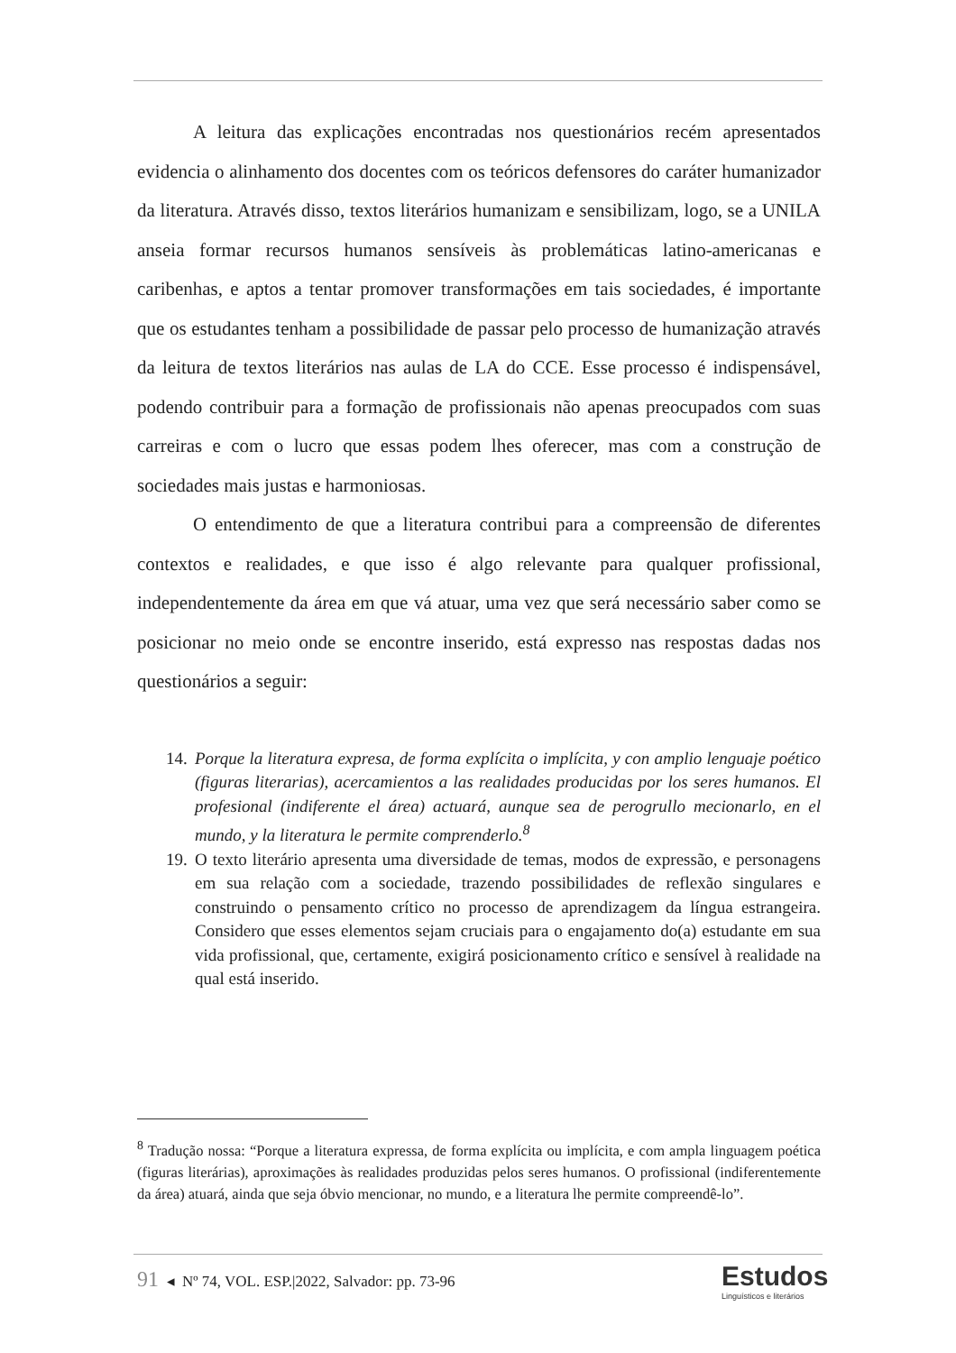A leitura das explicações encontradas nos questionários recém apresentados evidencia o alinhamento dos docentes com os teóricos defensores do caráter humanizador da literatura. Através disso, textos literários humanizam e sensibilizam, logo, se a UNILA anseia formar recursos humanos sensíveis às problemáticas latino-americanas e caribenhas, e aptos a tentar promover transformações em tais sociedades, é importante que os estudantes tenham a possibilidade de passar pelo processo de humanização através da leitura de textos literários nas aulas de LA do CCE. Esse processo é indispensável, podendo contribuir para a formação de profissionais não apenas preocupados com suas carreiras e com o lucro que essas podem lhes oferecer, mas com a construção de sociedades mais justas e harmoniosas.
O entendimento de que a literatura contribui para a compreensão de diferentes contextos e realidades, e que isso é algo relevante para qualquer profissional, independentemente da área em que vá atuar, uma vez que será necessário saber como se posicionar no meio onde se encontre inserido, está expresso nas respostas dadas nos questionários a seguir:
14. Porque la literatura expresa, de forma explícita o implícita, y con amplio lenguaje poético (figuras literarias), acercamientos a las realidades producidas por los seres humanos. El profesional (indiferente el área) actuará, aunque sea de perogrullo mecionarlo, en el mundo, y la literatura le permite comprenderlo.<sup>8</sup>
19. O texto literário apresenta uma diversidade de temas, modos de expressão, e personagens em sua relação com a sociedade, trazendo possibilidades de reflexão singulares e construindo o pensamento crítico no processo de aprendizagem da língua estrangeira. Considero que esses elementos sejam cruciais para o engajamento do(a) estudante em sua vida profissional, que, certamente, exigirá posicionamento crítico e sensível à realidade na qual está inserido.
<sup>8</sup> Tradução nossa: “Porque a literatura expressa, de forma explícita ou implícita, e com ampla linguagem poética (figuras literárias), aproximações às realidades produzidas pelos seres humanos. O profissional (indiferentemente da área) atuará, ainda que seja óbvio mencionar, no mundo, e a literatura lhe permite compreendê-lo”.
91 ◂ Nº 74, VOL. ESP.|2022, Salvador: pp. 73-96
Estudos
Linguísticos e literários